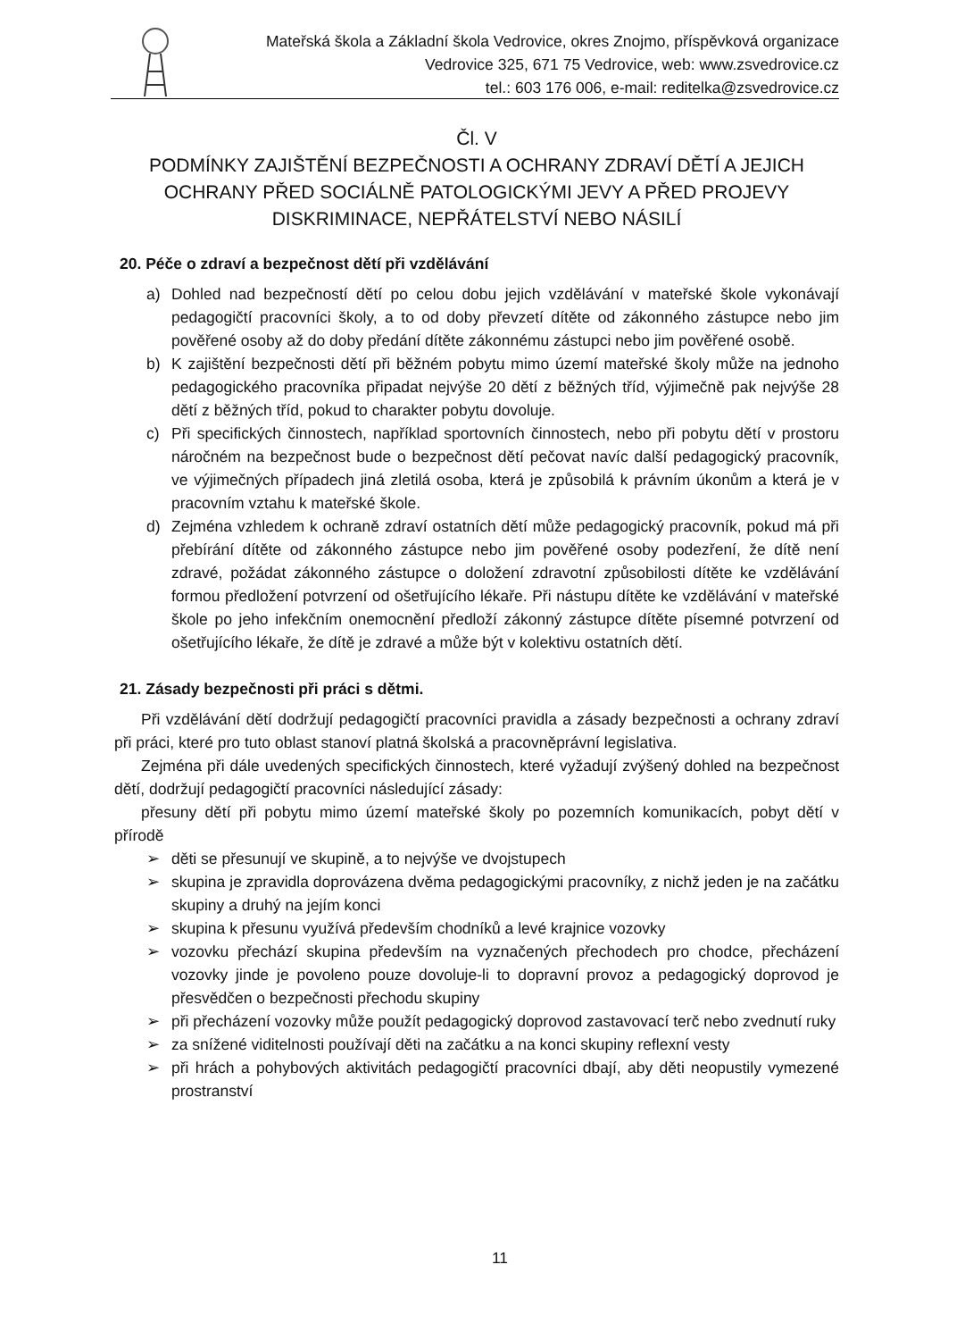Mateřská škola a Základní škola Vedrovice, okres Znojmo, příspěvková organizace
Vedrovice 325, 671 75 Vedrovice, web: www.zsvedrovice.cz
tel.: 603 176 006, e-mail: reditelka@zsvedrovice.cz
Čl. V
PODMÍNKY ZAJIŠTĚNÍ BEZPEČNOSTI A OCHRANY ZDRAVÍ DĚTÍ A JEJICH OCHRANY PŘED SOCIÁLNĚ PATOLOGICKÝMI JEVY A PŘED PROJEVY DISKRIMINACE, NEPŘÁTELSTVÍ NEBO NÁSILÍ
20. Péče o zdraví a bezpečnost dětí při vzdělávání
a) Dohled nad bezpečností dětí po celou dobu jejich vzdělávání v mateřské škole vykonávají pedagogičtí pracovníci školy, a to od doby převzetí dítěte od zákonného zástupce nebo jim pověřené osoby až do doby předání dítěte zákonnému zástupci nebo jim pověřené osobě.
b) K zajištění bezpečnosti dětí při běžném pobytu mimo území mateřské školy může na jednoho pedagogického pracovníka připadat nejvýše 20 dětí z běžných tříd, výjimečně pak nejvýše 28 dětí z běžných tříd, pokud to charakter pobytu dovoluje.
c) Při specifických činnostech, například sportovních činnostech, nebo při pobytu dětí v prostoru náročném na bezpečnost bude o bezpečnost dětí pečovat navíc další pedagogický pracovník, ve výjimečných případech jiná zletilá osoba, která je způsobilá k právním úkonům a která je v pracovním vztahu k mateřské škole.
d) Zejména vzhledem k ochraně zdraví ostatních dětí může pedagogický pracovník, pokud má při přebírání dítěte od zákonného zástupce nebo jim pověřené osoby podezření, že dítě není zdravé, požádat zákonného zástupce o doložení zdravotní způsobilosti dítěte ke vzdělávání formou předložení potvrzení od ošetřujícího lékaře. Při nástupu dítěte ke vzdělávání v mateřské škole po jeho infekčním onemocnění předloží zákonný zástupce dítěte písemné potvrzení od ošetřujícího lékaře, že dítě je zdravé a může být v kolektivu ostatních dětí.
21. Zásady bezpečnosti při práci s dětmi.
Při vzdělávání dětí dodržují pedagogičtí pracovníci pravidla a zásady bezpečnosti a ochrany zdraví při práci, které pro tuto oblast stanoví platná školská a pracovněprávní legislativa.
Zejména při dále uvedených specifických činnostech, které vyžadují zvýšený dohled na bezpečnost dětí, dodržují pedagogičtí pracovníci následující zásady:
přesuny dětí při pobytu mimo území mateřské školy po pozemních komunikacích, pobyt dětí v přírodě
➢ děti se přesunují ve skupině, a to nejvýše ve dvojstupech
➢ skupina je zpravidla doprovázena dvěma pedagogickými pracovníky, z nichž jeden je na začátku skupiny a druhý na jejím konci
➢ skupina k přesunu využívá především chodníků a levé krajnice vozovky
➢ vozovku přechází skupina především na vyznačených přechodech pro chodce, přecházení vozovky jinde je povoleno pouze dovoluje-li to dopravní provoz a pedagogický doprovod je přesvědčen o bezpečnosti přechodu skupiny
➢ při přecházení vozovky může použít pedagogický doprovod zastavovací terč nebo zvednutí ruky
➢ za snížené viditelnosti používají děti na začátku a na konci skupiny reflexní vesty
➢ při hrách a pohybových aktivitách pedagogičtí pracovníci dbají, aby děti neopustily vymezené prostranství
11